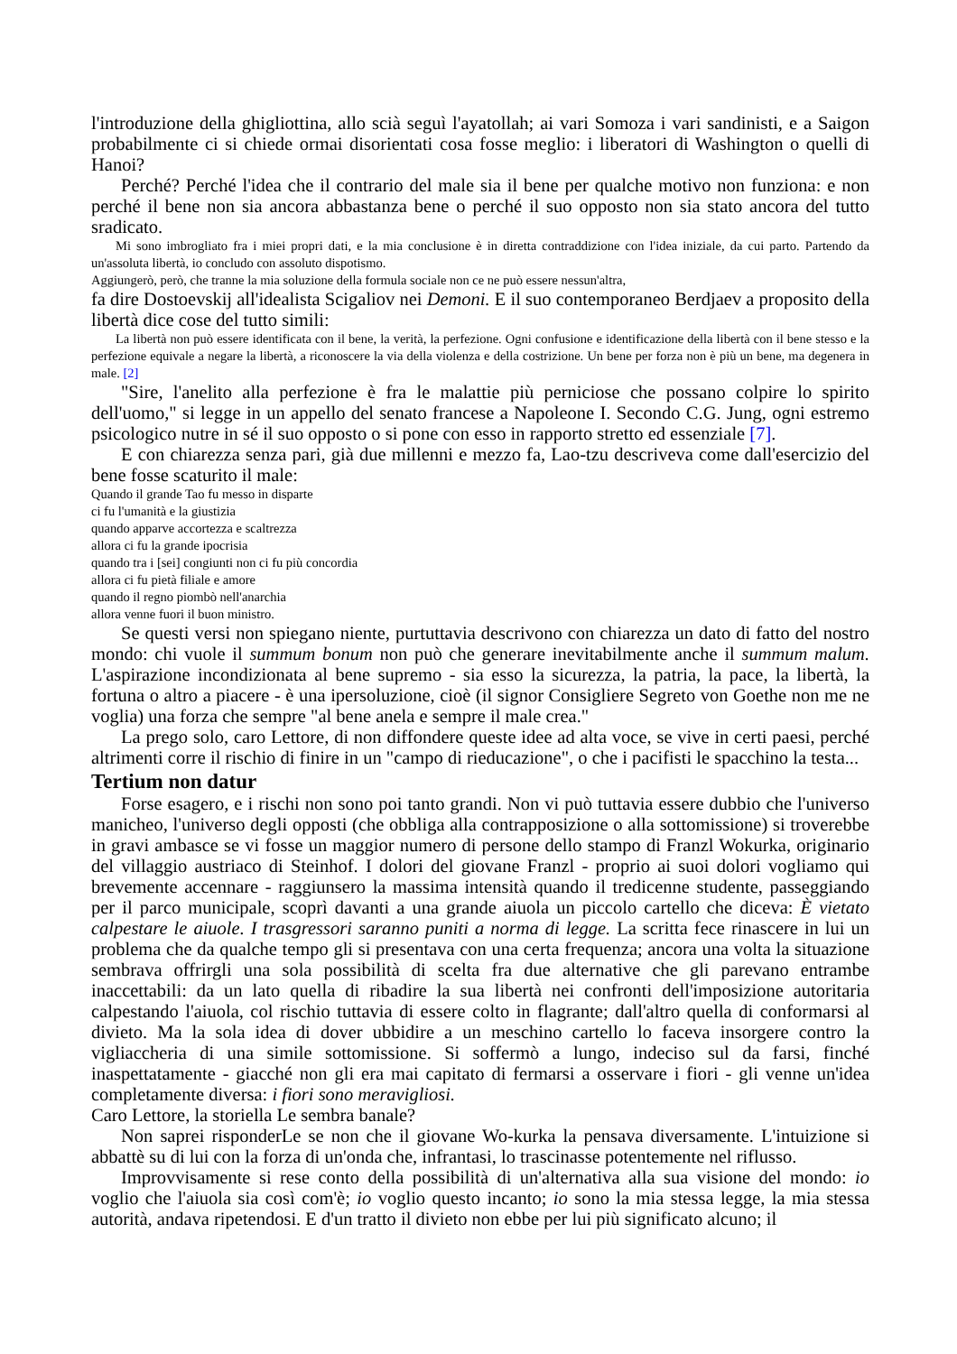l'introduzione della ghigliottina, allo scià seguì l'ayatollah; ai vari Somoza i vari sandinisti, e a Saigon probabilmente ci si chiede ormai disorientati cosa fosse meglio: i liberatori di Washington o quelli di Hanoi?
Perché? Perché l'idea che il contrario del male sia il bene per qualche motivo non funziona: e non perché il bene non sia ancora abbastanza bene o perché il suo opposto non sia stato ancora del tutto sradicato.
Mi sono imbrogliato fra i miei propri dati, e la mia conclusione è in diretta contraddizione con l'idea iniziale, da cui parto. Partendo da un'assoluta libertà, io concludo con assoluto dispotismo.
Aggiungerò, però, che tranne la mia soluzione della formula sociale non ce ne può essere nessun'altra,
fa dire Dostoevskij all'idealista Scigaliov nei Demoni. E il suo contemporaneo Berdjaev a proposito della libertà dice cose del tutto simili:
La libertà non può essere identificata con il bene, la verità, la perfezione. Ogni confusione e identificazione della libertà con il bene stesso e la perfezione equivale a negare la libertà, a riconoscere la via della violenza e della costrizione. Un bene per forza non è più un bene, ma degenera in male. [2]
"Sire, l'anelito alla perfezione è fra le malattie più perniciose che possano colpire lo spirito dell'uomo," si legge in un appello del senato francese a Napoleone I. Secondo C.G. Jung, ogni estremo psicologico nutre in sé il suo opposto o si pone con esso in rapporto stretto ed essenziale [7].
E con chiarezza senza pari, già due millenni e mezzo fa, Lao-tzu descriveva come dall'esercizio del bene fosse scaturito il male:
Quando il grande Tao fu messo in disparte
ci fu l'umanità e la giustizia
quando apparve accortezza e scaltrezza
allora ci fu la grande ipocrisia
quando tra i [sei] congiunti non ci fu più concordia
allora ci fu pietà filiale e amore
quando il regno piombò nell'anarchia
allora venne fuori il buon ministro.
Se questi versi non spiegano niente, purtuttavia descrivono con chiarezza un dato di fatto del nostro mondo: chi vuole il summum bonum non può che generare inevitabilmente anche il summum malum. L'aspirazione incondizionata al bene supremo - sia esso la sicurezza, la patria, la pace, la libertà, la fortuna o altro a piacere - è una ipersoluzione, cioè (il signor Consigliere Segreto von Goethe non me ne voglia) una forza che sempre "al bene anela e sempre il male crea."
La prego solo, caro Lettore, di non diffondere queste idee ad alta voce, se vive in certi paesi, perché altrimenti corre il rischio di finire in un "campo di rieducazione", o che i pacifisti le spacchino la testa...
Tertium non datur
Forse esagero, e i rischi non sono poi tanto grandi. Non vi può tuttavia essere dubbio che l'universo manicheo, l'universo degli opposti (che obbliga alla contrapposizione o alla sottomissione) si troverebbe in gravi ambasce se vi fosse un maggior numero di persone dello stampo di Franzl Wokurka, originario del villaggio austriaco di Steinhof. I dolori del giovane Franzl - proprio ai suoi dolori vogliamo qui brevemente accennare - raggiunsero la massima intensità quando il tredicenne studente, passeggiando per il parco municipale, scoprì davanti a una grande aiuola un piccolo cartello che diceva: È vietato calpestare le aiuole. I trasgressori saranno puniti a norma di legge. La scritta fece rinascere in lui un problema che da qualche tempo gli si presentava con una certa frequenza; ancora una volta la situazione sembrava offrirgli una sola possibilità di scelta fra due alternative che gli parevano entrambe inaccettabili: da un lato quella di ribadire la sua libertà nei confronti dell'imposizione autoritaria calpestando l'aiuola, col rischio tuttavia di essere colto in flagrante; dall'altro quella di conformarsi al divieto. Ma la sola idea di dover ubbidire a un meschino cartello lo faceva insorgere contro la vigliaccheria di una simile sottomissione. Si soffermò a lungo, indeciso sul da farsi, finché inaspettatamente - giacché non gli era mai capitato di fermarsi a osservare i fiori - gli venne un'idea completamente diversa: i fiori sono meravigliosi.
Caro Lettore, la storiella Le sembra banale?
Non saprei risponderLe se non che il giovane Wo-kurka la pensava diversamente. L'intuizione si abbattè su di lui con la forza di un'onda che, infrantasi, lo trascinasse potentemente nel riflusso.
Improvvisamente si rese conto della possibilità di un'alternativa alla sua visione del mondo: io voglio che l'aiuola sia così com'è; io voglio questo incanto; io sono la mia stessa legge, la mia stessa autorità, andava ripetendosi. E d'un tratto il divieto non ebbe per lui più significato alcuno; il